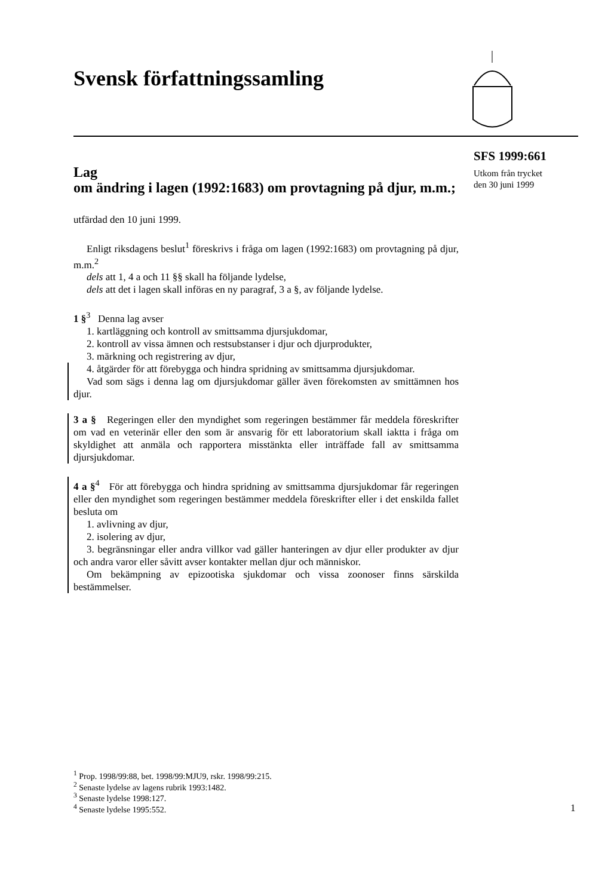Svensk författningssamling
SFS 1999:661
Utkom från trycket
den 30 juni 1999
Lag
om ändring i lagen (1992:1683) om provtagning på djur, m.m.;
utfärdad den 10 juni 1999.
Enligt riksdagens beslut<sup>1</sup> föreskrivs i fråga om lagen (1992:1683) om provtagning på djur, m.m.<sup>2</sup>
dels att 1, 4 a och 11 §§ skall ha följande lydelse,
dels att det i lagen skall införas en ny paragraf, 3 a §, av följande lydelse.
1 §<sup>3</sup> Denna lag avser
1. kartläggning och kontroll av smittsamma djursjukdomar,
2. kontroll av vissa ämnen och restsubstanser i djur och djurprodukter,
3. märkning och registrering av djur,
4. åtgärder för att förebygga och hindra spridning av smittsamma djursjukdomar.
Vad som sägs i denna lag om djursjukdomar gäller även förekomsten av smittämnen hos djur.
3 a § Regeringen eller den myndighet som regeringen bestämmer får meddela föreskrifter om vad en veterinär eller den som är ansvarig för ett laboratorium skall iaktta i fråga om skyldighet att anmäla och rapportera misstänkta eller inträffade fall av smittsamma djursjukdomar.
4 a §<sup>4</sup> För att förebygga och hindra spridning av smittsamma djursjukdomar får regeringen eller den myndighet som regeringen bestämmer meddela föreskrifter eller i det enskilda fallet besluta om
1. avlivning av djur,
2. isolering av djur,
3. begränsningar eller andra villkor vad gäller hanteringen av djur eller produkter av djur och andra varor eller såvitt avser kontakter mellan djur och människor.
Om bekämpning av epizootiska sjukdomar och vissa zoonoser finns särskilda bestämmelser.
<sup>1</sup> Prop. 1998/99:88, bet. 1998/99:MJU9, rskr. 1998/99:215.
<sup>2</sup> Senaste lydelse av lagens rubrik 1993:1482.
<sup>3</sup> Senaste lydelse 1998:127.
<sup>4</sup> Senaste lydelse 1995:552.
1